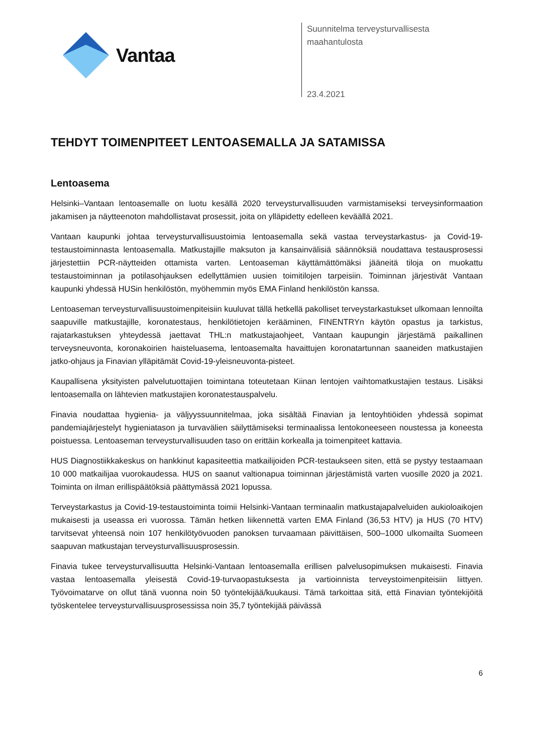Vantaa
Suunnitelma terveysturvallisesta
maahantulosta
23.4.2021
TEHDYT TOIMENPITEET LENTOASEMALLA JA SATAMISSA
Lentoasema
Helsinki–Vantaan lentoasemalle on luotu kesällä 2020 terveysturvallisuuden varmistamiseksi terveysinformaation jakamisen ja näytteenoton mahdollistavat prosessit, joita on ylläpidetty edelleen keväällä 2021.
Vantaan kaupunki johtaa terveysturvallisuustoimia lentoasemalla sekä vastaa terveystarkastus- ja Covid-19-testaustoiminnasta lentoasemalla. Matkustajille maksuton ja kansainvälisiä säännöksiä noudattava testausprosessi järjestettiin PCR-näytteiden ottamista varten. Lentoaseman käyttämättömäksi jääneitä tiloja on muokattu testaustoiminnan ja potilasohjauksen edellyttämien uusien toimitilojen tarpeisiin. Toiminnan järjestivät Vantaan kaupunki yhdessä HUSin henkilöstön, myöhemmin myös EMA Finland henkilöstön kanssa.
Lentoaseman terveysturvallisuustoimenpiteisiin kuuluvat tällä hetkellä pakolliset terveystarkastukset ulkomaan lennoilta saapuville matkustajille, koronatestaus, henkilötietojen kerääminen, FINENTRYn käytön opastus ja tarkistus, rajatarkastuksen yhteydessä jaettavat THL:n matkustajaohjeet, Vantaan kaupungin järjestämä paikallinen terveysneuvonta, koronakoirien haisteluasema, lentoasemalta havaittujen koronatartunnan saaneiden matkustajien jatko-ohjaus ja Finavian ylläpitämät Covid-19-yleisneuvonta-pisteet.
Kaupallisena yksityisten palvelutuottajien toimintana toteutetaan Kiinan lentojen vaihtomatkustajien testaus. Lisäksi lentoasemalla on lähtevien matkustajien koronatestauspalvelu.
Finavia noudattaa hygienia- ja väljyyssuunnitelmaa, joka sisältää Finavian ja lentoyhtiöiden yhdessä sopimat pandemiajärjestelyt hygieniatason ja turvavälien säilyttämiseksi terminaalissa lentokoneeseen noustessa ja koneesta poistuessa. Lentoaseman terveysturvallisuuden taso on erittäin korkealla ja toimenpiteet kattavia.
HUS Diagnostiikkakeskus on hankkinut kapasiteettia matkailijoiden PCR-testaukseen siten, että se pystyy testaamaan 10 000 matkailijaa vuorokaudessa. HUS on saanut valtionapua toiminnan järjestämistä varten vuosille 2020 ja 2021. Toiminta on ilman erillispäätöksiä päättymässä 2021 lopussa.
Terveystarkastus ja Covid-19-testaustoiminta toimii Helsinki-Vantaan terminaalin matkustajapalveluiden aukioloaikojen mukaisesti ja useassa eri vuorossa. Tämän hetken liikennettä varten EMA Finland (36,53 HTV) ja HUS (70 HTV) tarvitsevat yhteensä noin 107 henkilötyövuoden panoksen turvaamaan päivittäisen, 500–1000 ulkomailta Suomeen saapuvan matkustajan terveysturvallisuusprosessin.
Finavia tukee terveysturvallisuutta Helsinki-Vantaan lentoasemalla erillisen palvelusopimuksen mukaisesti. Finavia vastaa lentoasemalla yleisestä Covid-19-turvaopastuksesta ja vartioinnista terveystoimenpiteisiin liittyen. Työvoimatarve on ollut tänä vuonna noin 50 työntekijää/kuukausi. Tämä tarkoittaa sitä, että Finavian työntekijöitä työskentelee terveysturvallisuusprosessissa noin 35,7 työntekijää päivässä
6